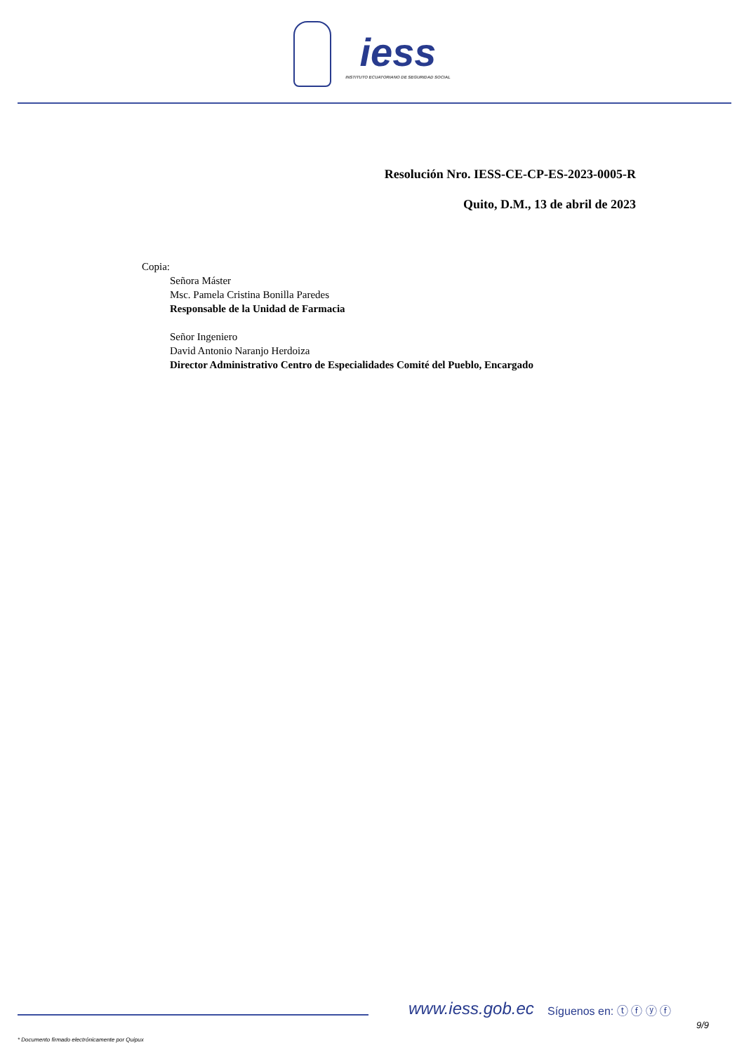iess INSTITUTO ECUATORIANO DE SEGURIDAD SOCIAL
Resolución Nro. IESS-CE-CP-ES-2023-0005-R
Quito, D.M., 13 de abril de 2023
Copia:
Señora Máster
Msc. Pamela Cristina Bonilla Paredes
Responsable de la Unidad de Farmacia
Señor Ingeniero
David Antonio Naranjo Herdoiza
Director Administrativo Centro de Especialidades Comité del Pueblo, Encargado
www.iess.gob.ec Síguenos en: ⓣ ⓕ ⓨ ⓕ
9/9
* Documento firmado electrónicamente por Quipux